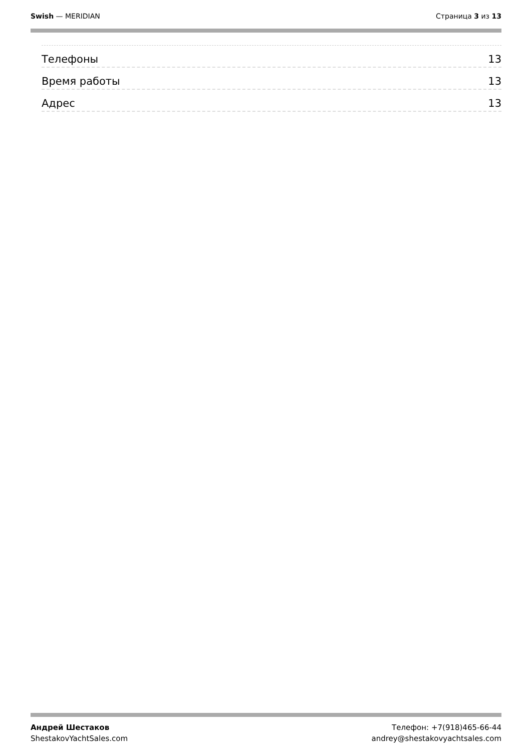Swish — MERIDIAN Страница 3 из 13
Телефоны 13
Время работы 13
Адрес 13
Андрей Шестаков
ShestakovYachtSales.com
Телефон: +7(918)465-66-44
andrey@shestakovyachtsales.com